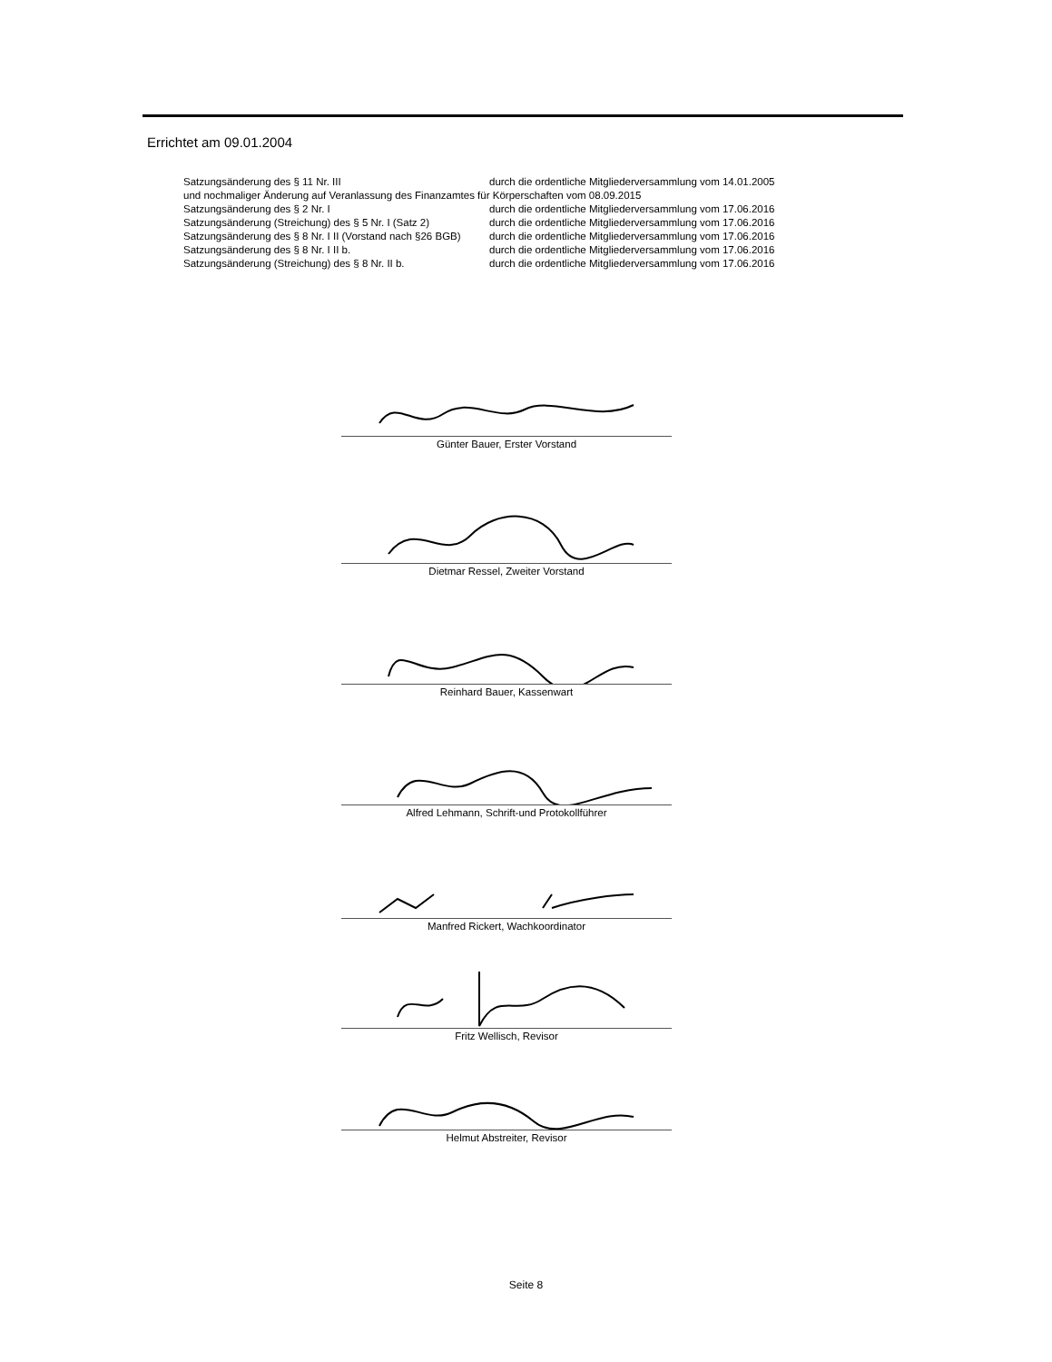Errichtet am 09.01.2004
Satzungsänderung des § 11 Nr. III durch die ordentliche Mitgliederversammlung vom 14.01.2005
und nochmaliger Änderung auf Veranlassung des Finanzamtes für Körperschaften vom 08.09.2015
Satzungsänderung des § 2 Nr. I durch die ordentliche Mitgliederversammlung vom 17.06.2016
Satzungsänderung (Streichung) des § 5 Nr. I (Satz 2) durch die ordentliche Mitgliederversammlung vom 17.06.2016
Satzungsänderung des § 8 Nr. I II (Vorstand nach §26 BGB) durch die ordentliche Mitgliederversammlung vom 17.06.2016
Satzungsänderung des § 8 Nr. I II b. durch die ordentliche Mitgliederversammlung vom 17.06.2016
Satzungsänderung (Streichung) des § 8 Nr. II b. durch die ordentliche Mitgliederversammlung vom 17.06.2016
Günter Bauer, Erster Vorstand
Dietmar Ressel, Zweiter Vorstand
Reinhard Bauer, Kassenwart
Alfred Lehmann, Schrift-und Protokollführer
Manfred Rickert, Wachkoordinator
Fritz Wellisch, Revisor
Helmut Abstreiter, Revisor
Seite 8